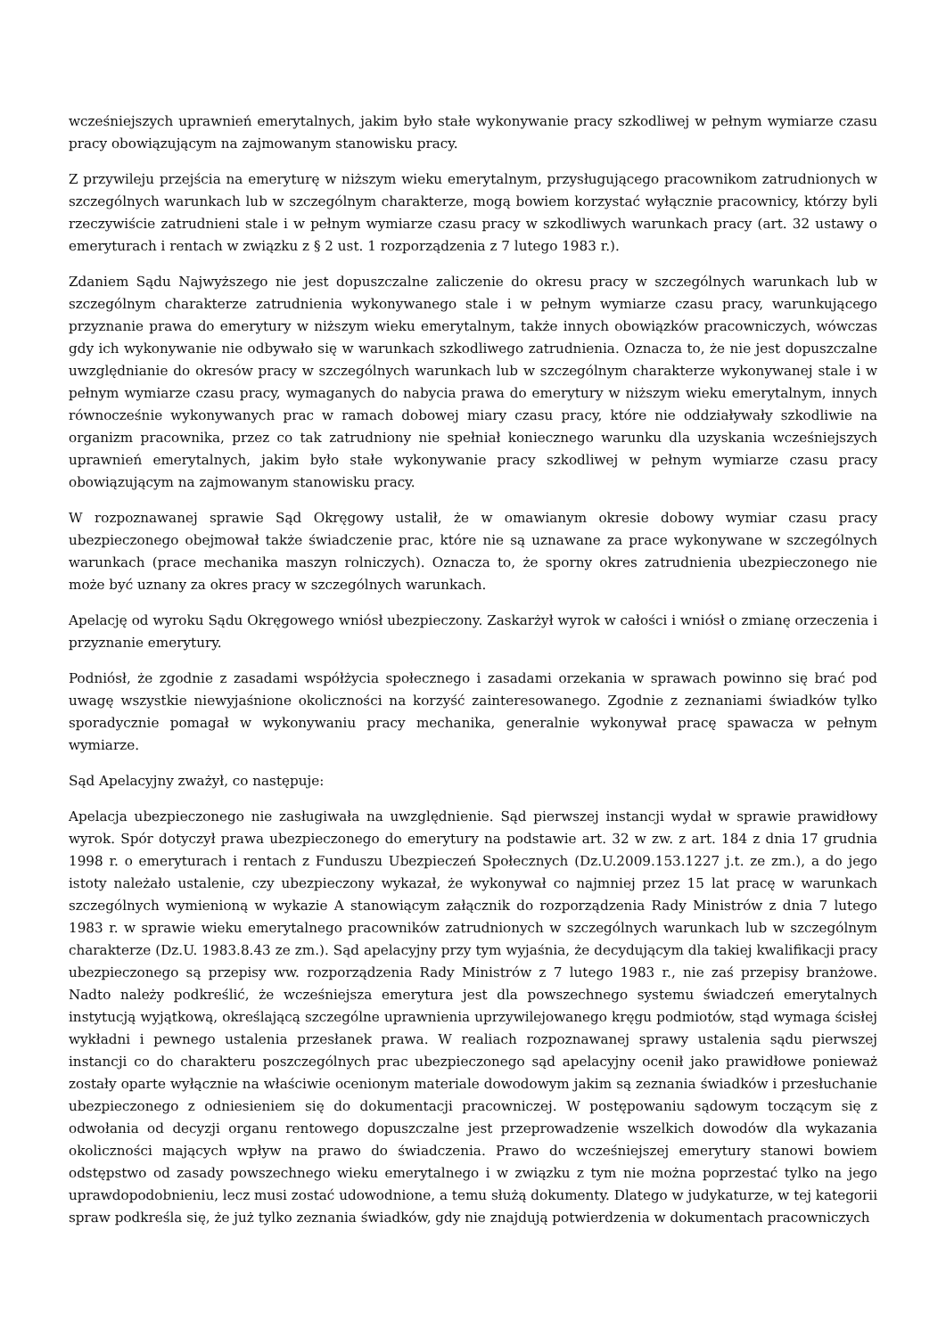wcześniejszych uprawnień emerytalnych, jakim było stałe wykonywanie pracy szkodliwej w pełnym wymiarze czasu pracy obowiązującym na zajmowanym stanowisku pracy.
Z przywileju przejścia na emeryturę w niższym wieku emerytalnym, przysługującego pracownikom zatrudnionych w szczególnych warunkach lub w szczególnym charakterze, mogą bowiem korzystać wyłącznie pracownicy, którzy byli rzeczywiście zatrudnieni stale i w pełnym wymiarze czasu pracy w szkodliwych warunkach pracy (art. 32 ustawy o emeryturach i rentach w związku z § 2 ust. 1 rozporządzenia z 7 lutego 1983 r.).
Zdaniem Sądu Najwyższego nie jest dopuszczalne zaliczenie do okresu pracy w szczególnych warunkach lub w szczególnym charakterze zatrudnienia wykonywanego stale i w pełnym wymiarze czasu pracy, warunkującego przyznanie prawa do emerytury w niższym wieku emerytalnym, także innych obowiązków pracowniczych, wówczas gdy ich wykonywanie nie odbywało się w warunkach szkodliwego zatrudnienia. Oznacza to, że nie jest dopuszczalne uwzględnianie do okresów pracy w szczególnych warunkach lub w szczególnym charakterze wykonywanej stale i w pełnym wymiarze czasu pracy, wymaganych do nabycia prawa do emerytury w niższym wieku emerytalnym, innych równocześnie wykonywanych prac w ramach dobowej miary czasu pracy, które nie oddziaływały szkodliwie na organizm pracownika, przez co tak zatrudniony nie spełniał koniecznego warunku dla uzyskania wcześniejszych uprawnień emerytalnych, jakim było stałe wykonywanie pracy szkodliwej w pełnym wymiarze czasu pracy obowiązującym na zajmowanym stanowisku pracy.
W rozpoznawanej sprawie Sąd Okręgowy ustalił, że w omawianym okresie dobowy wymiar czasu pracy ubezpieczonego obejmował także świadczenie prac, które nie są uznawane za prace wykonywane w szczególnych warunkach (prace mechanika maszyn rolniczych). Oznacza to, że sporny okres zatrudnienia ubezpieczonego nie może być uznany za okres pracy w szczególnych warunkach.
Apelację od wyroku Sądu Okręgowego wniósł ubezpieczony. Zaskarżył wyrok w całości i wniósł o zmianę orzeczenia i przyznanie emerytury.
Podniósł, że zgodnie z zasadami współżycia społecznego i zasadami orzekania w sprawach powinno się brać pod uwagę wszystkie niewyjaśnione okoliczności na korzyść zainteresowanego. Zgodnie z zeznaniami świadków tylko sporadycznie pomagał w wykonywaniu pracy mechanika, generalnie wykonywał pracę spawacza w pełnym wymiarze.
Sąd Apelacyjny zważył, co następuje:
Apelacja ubezpieczonego nie zasługiwała na uwzględnienie. Sąd pierwszej instancji wydał w sprawie prawidłowy wyrok. Spór dotyczył prawa ubezpieczonego do emerytury na podstawie art. 32 w zw. z art. 184 z dnia 17 grudnia 1998 r. o emeryturach i rentach z Funduszu Ubezpieczeń Społecznych (Dz.U.2009.153.1227 j.t. ze zm.), a do jego istoty należało ustalenie, czy ubezpieczony wykazał, że wykonywał co najmniej przez 15 lat pracę w warunkach szczególnych wymienioną w wykazie A stanowiącym załącznik do rozporządzenia Rady Ministrów z dnia 7 lutego 1983 r. w sprawie wieku emerytalnego pracowników zatrudnionych w szczególnych warunkach lub w szczególnym charakterze (Dz.U. 1983.8.43 ze zm.). Sąd apelacyjny przy tym wyjaśnia, że decydującym dla takiej kwalifikacji pracy ubezpieczonego są przepisy ww. rozporządzenia Rady Ministrów z 7 lutego 1983 r., nie zaś przepisy branżowe. Nadto należy podkreślić, że wcześniejsza emerytura jest dla powszechnego systemu świadczeń emerytalnych instytucją wyjątkową, określającą szczególne uprawnienia uprzywilejowanego kręgu podmiotów, stąd wymaga ścisłej wykładni i pewnego ustalenia przesłanek prawa. W realiach rozpoznawanej sprawy ustalenia sądu pierwszej instancji co do charakteru poszczególnych prac ubezpieczonego sąd apelacyjny ocenił jako prawidłowe ponieważ zostały oparte wyłącznie na właściwie ocenionym materiale dowodowym jakim są zeznania świadków i przesłuchanie ubezpieczonego z odniesieniem się do dokumentacji pracowniczej. W postępowaniu sądowym toczącym się z odwołania od decyzji organu rentowego dopuszczalne jest przeprowadzenie wszelkich dowodów dla wykazania okoliczności mających wpływ na prawo do świadczenia. Prawo do wcześniejszej emerytury stanowi bowiem odstępstwo od zasady powszechnego wieku emerytalnego i w związku z tym nie można poprzestać tylko na jego uprawdopodobnieniu, lecz musi zostać udowodnione, a temu służą dokumenty. Dlatego w judykaturze, w tej kategorii spraw podkreśla się, że już tylko zeznania świadków, gdy nie znajdują potwierdzenia w dokumentach pracowniczych